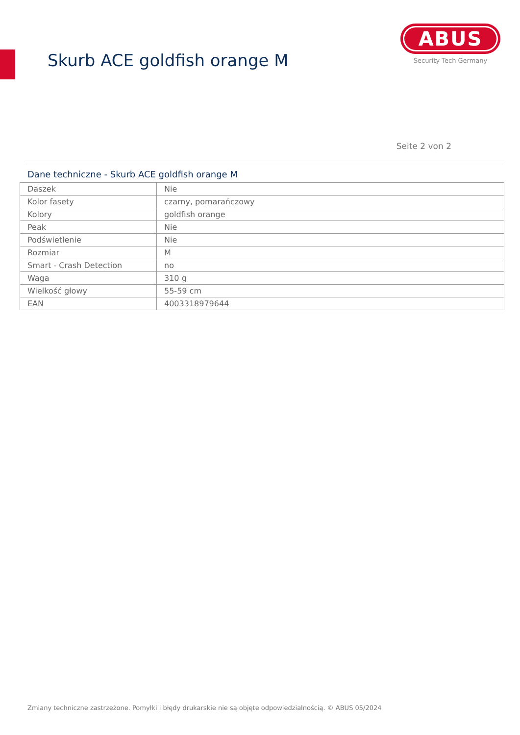Skurb ACE goldfish orange M
ABUS
Security Tech Germany
Seite 2 von 2
Dane techniczne - Skurb ACE goldfish orange M
| Daszek | Nie |
| Kolor fasety | czarny, pomarańczowy |
| Kolory | goldfish orange |
| Peak | Nie |
| Podświetlenie | Nie |
| Rozmiar | M |
| Smart - Crash Detection | no |
| Waga | 310 g |
| Wielkość głowy | 55-59 cm |
| EAN | 4003318979644 |
Zmiany techniczne zastrzeżone. Pomyłki i błędy drukarskie nie są objęte odpowiedzialnością. © ABUS 05/2024